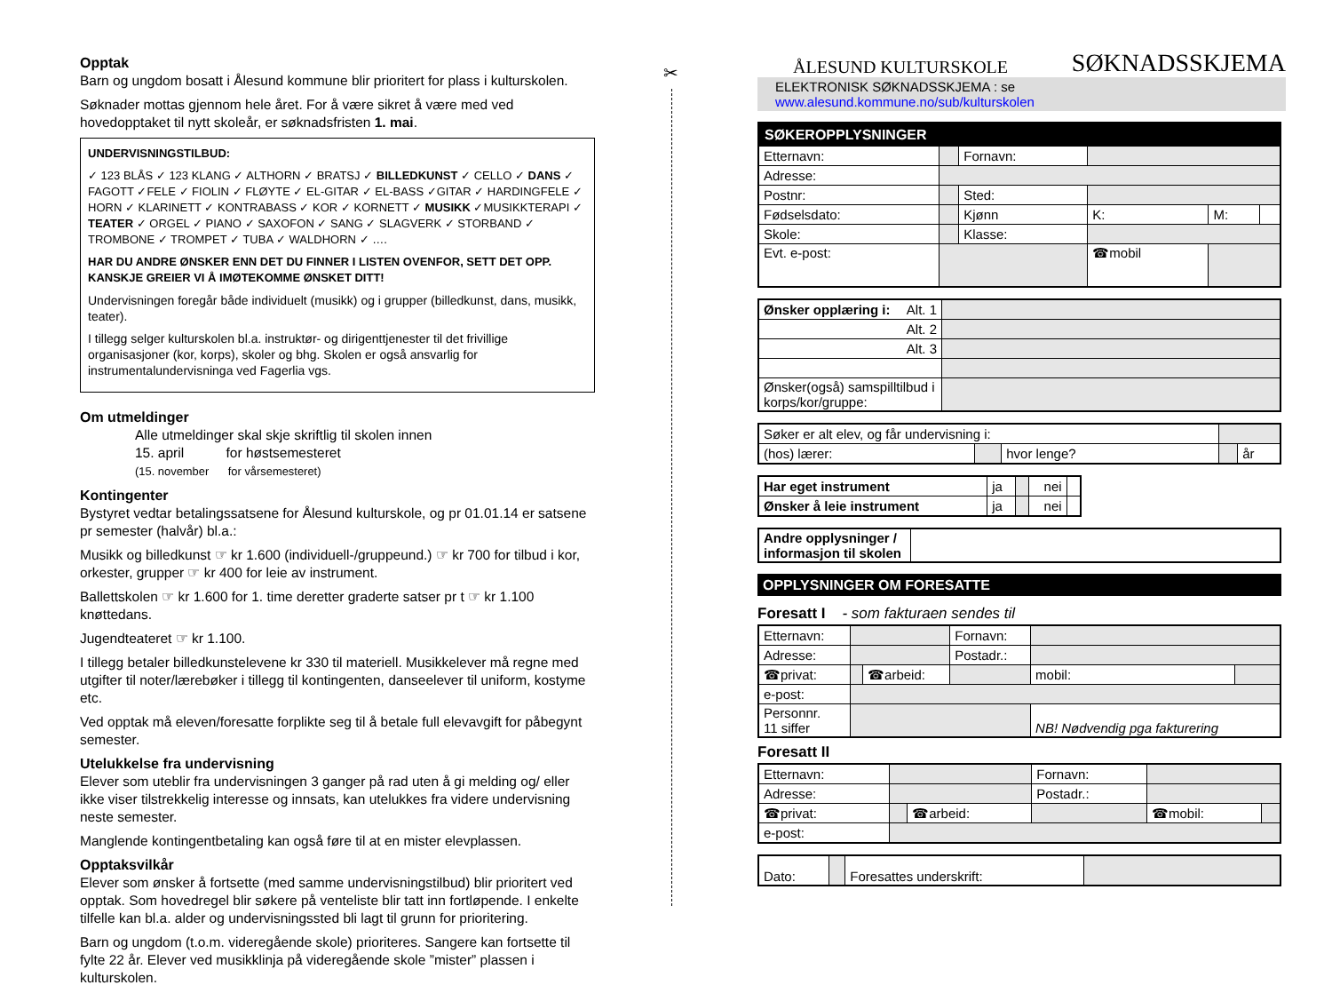Opptak
Barn og ungdom bosatt i Ålesund kommune blir prioritert for plass i kulturskolen.
Søknader mottas gjennom hele året. For å være sikret å være med ved hovedopptaket til nytt skoleår, er søknadsfristen 1. mai.
UNDERVISNINGSTILBUD:
✓ 123 BLÅS ✓ 123 KLANG ✓ ALTHORN ✓ BRATSJ ✓ BILLEDKUNST ✓ CELLO ✓ DANS ✓ FAGOTT ✓FELE ✓ FIOLIN ✓ FLØYTE ✓ EL-GITAR ✓ EL-BASS ✓GITAR ✓ HARDINGFELE ✓ HORN ✓ KLARINETT ✓ KONTRABASS ✓ KOR ✓ KORNETT ✓ MUSIKK ✓MUSIKKTERAPI ✓ TEATER ✓ ORGEL ✓ PIANO ✓ SAXOFON ✓ SANG ✓ SLAGVERK ✓ STORBAND ✓ TROMBONE ✓ TROMPET ✓ TUBA ✓ WALDHORN ✓ ….
HAR DU ANDRE ØNSKER ENN DET DU FINNER I LISTEN OVENFOR, SETT DET OPP. KANSKJE GREIER VI Å IMØTEKOMME ØNSKET DITT!
Undervisningen foregår både individuelt (musikk) og i grupper (billedkunst, dans, musikk, teater).
I tillegg selger kulturskolen bl.a. instruktør- og dirigenttjenester til det frivillige organisasjoner (kor, korps), skoler og bhg. Skolen er også ansvarlig for instrumentalundervisninga ved Fagerlia vgs.
Om utmeldinger
Alle utmeldinger skal skje skriftlig til skolen innen
15. april for høstsemesteret
(15. november for vårsemesteret)
Kontingenter
Bystyret vedtar betalingssatsene for Ålesund kulturskole, og pr 01.01.14 er satsene pr semester (halvår) bl.a.:
Musikk og billedkunst ☞ kr 1.600 (individuell-/gruppeund.) ☞ kr 700 for tilbud i kor, orkester, grupper ☞ kr 400 for leie av instrument.
Ballettskolen ☞ kr 1.600 for 1. time deretter graderte satser pr t ☞ kr 1.100 knøttedans.
Jugendteateret ☞ kr 1.100.
I tillegg betaler billedkunstelevene kr 330 til materiell. Musikkelever må regne med utgifter til noter/lærebøker i tillegg til kontingenten, danseelever til uniform, kostyme etc.
Ved opptak må eleven/foresatte forplikte seg til å betale full elevavgift for påbegynt semester.
Utelukkelse fra undervisning
Elever som uteblir fra undervisningen 3 ganger på rad uten å gi melding og/ eller ikke viser tilstrekkelig interesse og innsats, kan utelukkes fra videre undervisning neste semester.
Manglende kontingentbetaling kan også føre til at en mister elevplassen.
Opptaksvilkår
Elever som ønsker å fortsette (med samme undervisningstilbud) blir prioritert ved opptak. Som hovedregel blir søkere på venteliste blir tatt inn fortløpende. I enkelte tilfelle kan bl.a. alder og undervisningssted bli lagt til grunn for prioritering.
Barn og ungdom (t.o.m. videregående skole) prioriteres. Sangere kan fortsette til fylte 22 år. Elever ved musikklinja på videregående skole ”mister” plassen i kulturskolen.
✂
ÅLESUND KULTURSKOLE SØKNADSSKJEMA
ELEKTRONISK SØKNADSSKJEMA : se www.alesund.kommune.no/sub/kulturskolen
| SØKEROPPLYSNINGER | | | | | |
| Etternavn: | | Fornavn: | | | |
| Adresse: | | | | | |
| Postnr: | | Sted: | | | |
| Fødselsdato: | | Kjønn | K: | M: | |
| Skole: | | Klasse: | | | |
| Evt. e-post: | | | ☎mobil | | |
| Ønsker opplæring i: Alt. 1 | |
| Alt. 2 | |
| Alt. 3 | |
| Ønsker(også) samspilltilbud i korps/kor/gruppe: | |
| Søker er alt elev, og får undervisning i: | | | | |
| (hos) lærer: | | hvor lenge? | | år |
| Har eget instrument | ja | | nei | |
| Ønsker å leie instrument | ja | | nei | |
| Andre opplysninger / informasjon til skolen | |
| OPPLYSNINGER OM FORESATTE |
Foresatt I - som fakturaen sendes til
| Etternavn: | | | Fornavn: | | |
| Adresse: | | | Postadr.: | | |
| ☎privat: | | ☎arbeid: | | mobil: | |
| e-post: | | | | | |
| Personnr. 11 siffer | | | | NB! Nødvendig pga fakturering | |
Foresatt II
| Etternavn: | | | Fornavn: | | |
| Adresse: | | | Postadr.: | | |
| ☎privat: | | ☎arbeid: | | ☎mobil: | |
| e-post: | | | | | |
| Dato: | | Foresattes underskrift: | |